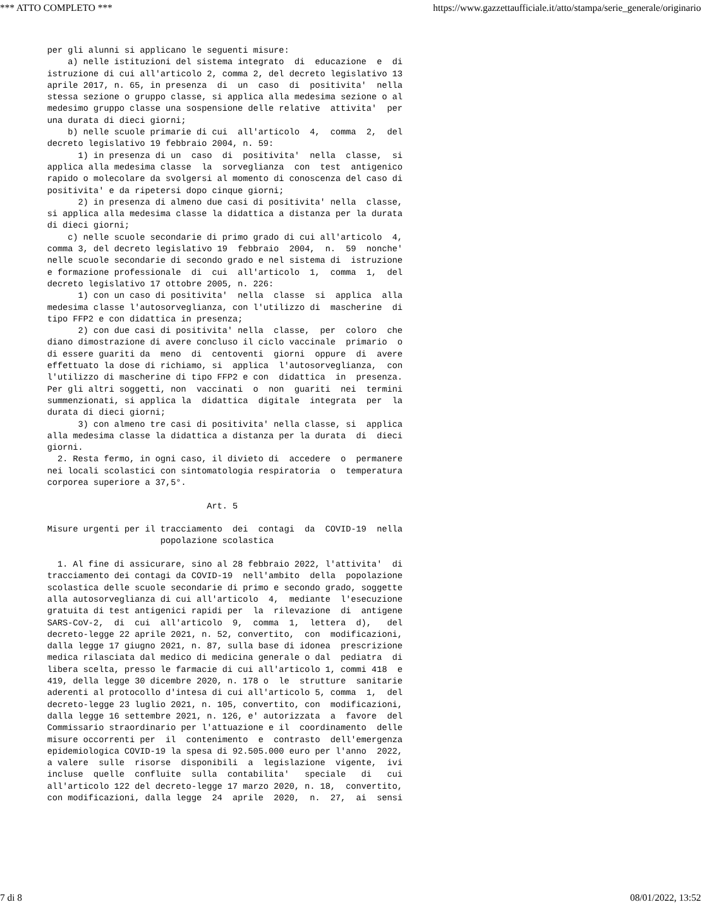*** ATTO COMPLETO *** https://www.gazzettaufficiale.it/atto/stampa/serie_generale/originario
per gli alunni si applicano le seguenti misure:
    a) nelle istituzioni del sistema integrato  di  educazione  e  di
istruzione di cui all'articolo 2, comma 2, del decreto legislativo 13
aprile 2017, n. 65, in presenza  di  un  caso  di  positivita'  nella
stessa sezione o gruppo classe, si applica alla medesima sezione o al
medesimo gruppo classe una sospensione delle relative  attivita'  per
una durata di dieci giorni;
    b) nelle scuole primarie di cui  all'articolo  4,  comma  2,  del
decreto legislativo 19 febbraio 2004, n. 59:
      1) in presenza di un  caso  di  positivita'  nella  classe,  si
applica alla medesima classe  la  sorveglianza  con  test  antigenico
rapido o molecolare da svolgersi al momento di conoscenza del caso di
positivita' e da ripetersi dopo cinque giorni;
      2) in presenza di almeno due casi di positivita' nella  classe,
si applica alla medesima classe la didattica a distanza per la durata
di dieci giorni;
    c) nelle scuole secondarie di primo grado di cui all'articolo  4,
comma 3, del decreto legislativo 19  febbraio  2004,  n.  59  nonche'
nelle scuole secondarie di secondo grado e nel sistema di  istruzione
e formazione professionale  di  cui  all'articolo  1,  comma  1,  del
decreto legislativo 17 ottobre 2005, n. 226:
      1) con un caso di positivita'  nella  classe  si  applica  alla
medesima classe l'autosorveglianza, con l'utilizzo di  mascherine  di
tipo FFP2 e con didattica in presenza;
      2) con due casi di positivita' nella  classe,  per  coloro  che
diano dimostrazione di avere concluso il ciclo vaccinale  primario  o
di essere guariti da  meno  di  centoventi  giorni  oppure  di  avere
effettuato la dose di richiamo, si  applica  l'autosorveglianza,  con
l'utilizzo di mascherine di tipo FFP2 e con  didattica  in  presenza.
Per gli altri soggetti, non  vaccinati  o  non  guariti  nei  termini
summenzionati, si applica la  didattica  digitale  integrata  per  la
durata di dieci giorni;
      3) con almeno tre casi di positivita' nella classe, si  applica
alla medesima classe la didattica a distanza per la durata  di  dieci
giorni.
  2. Resta fermo, in ogni caso, il divieto di  accedere  o  permanere
nei locali scolastici con sintomatologia respiratoria  o  temperatura
corporea superiore a 37,5°.

                               Art. 5

Misure urgenti per il tracciamento  dei  contagi  da  COVID-19  nella
                      popolazione scolastica

  1. Al fine di assicurare, sino al 28 febbraio 2022, l'attivita'  di
tracciamento dei contagi da COVID-19  nell'ambito  della  popolazione
scolastica delle scuole secondarie di primo e secondo grado, soggette
alla autosorveglianza di cui all'articolo  4,  mediante  l'esecuzione
gratuita di test antigenici rapidi per  la  rilevazione  di  antigene
SARS-CoV-2,  di  cui  all'articolo  9,  comma  1,  lettera  d),   del
decreto-legge 22 aprile 2021, n. 52, convertito,  con  modificazioni,
dalla legge 17 giugno 2021, n. 87, sulla base di idonea  prescrizione
medica rilasciata dal medico di medicina generale o dal  pediatra  di
libera scelta, presso le farmacie di cui all'articolo 1, commi 418  e
419, della legge 30 dicembre 2020, n. 178 o  le  strutture  sanitarie
aderenti al protocollo d'intesa di cui all'articolo 5, comma  1,  del
decreto-legge 23 luglio 2021, n. 105, convertito, con  modificazioni,
dalla legge 16 settembre 2021, n. 126, e' autorizzata  a  favore  del
Commissario straordinario per l'attuazione e il  coordinamento  delle
misure occorrenti per  il  contenimento  e  contrasto  dell'emergenza
epidemiologica COVID-19 la spesa di 92.505.000 euro per l'anno  2022,
a valere  sulle  risorse  disponibili  a  legislazione  vigente,  ivi
incluse  quelle  confluite  sulla  contabilita'   speciale   di   cui
all'articolo 122 del decreto-legge 17 marzo 2020, n. 18,  convertito,
con modificazioni, dalla legge  24  aprile  2020,  n.  27,  ai  sensi
7 di 8 08/01/2022, 13:52